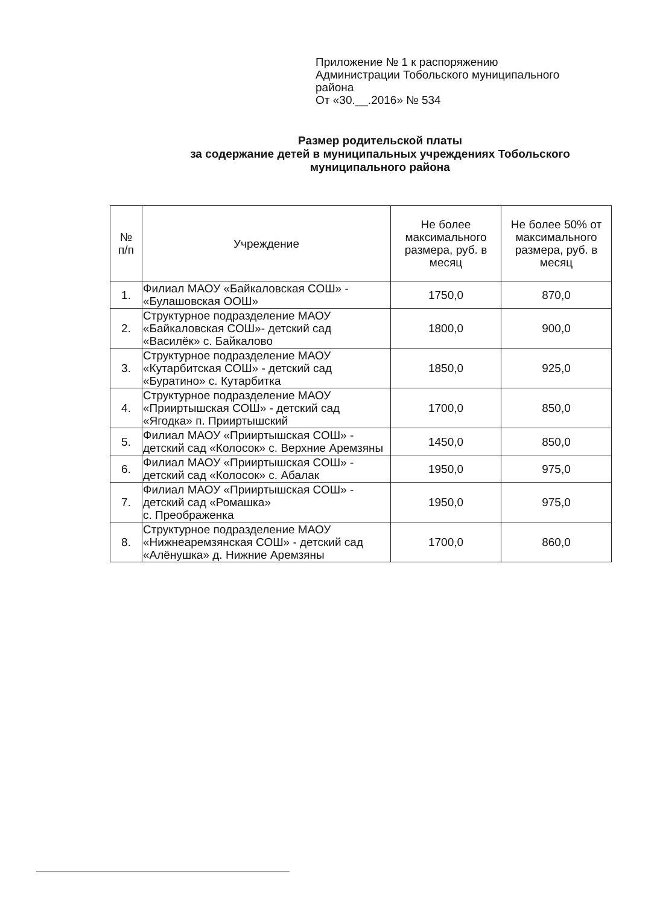Приложение № 1 к распоряжению
Администрации Тобольского муниципального района
От «30.__.2016» № 534
Размер родительской платы
за содержание детей в муниципальных учреждениях Тобольского муниципального района
| № п/п | Учреждение | Не более максимального размера, руб. в месяц | Не более 50% от максимального размера, руб. в месяц |
| --- | --- | --- | --- |
| 1. | Филиал МАОУ «Байкаловская СОШ» - «Булашовская ООШ» | 1750,0 | 870,0 |
| 2. | Структурное подразделение МАОУ «Байкаловская СОШ»- детский сад «Василёк» с. Байкалово | 1800,0 | 900,0 |
| 3. | Структурное подразделение МАОУ «Кутарбитская СОШ» - детский сад «Буратино» с. Кутарбитка | 1850,0 | 925,0 |
| 4. | Структурное подразделение МАОУ «Прииртышская СОШ» - детский сад «Ягодка» п. Прииртышский | 1700,0 | 850,0 |
| 5. | Филиал МАОУ «Прииртышская СОШ» - детский сад «Колосок» с. Верхние Аремзяны | 1450,0 | 850,0 |
| 6. | Филиал МАОУ «Прииртышская СОШ» - детский сад «Колосок» с. Абалак | 1950,0 | 975,0 |
| 7. | Филиал МАОУ «Прииртышская СОШ» - детский сад «Ромашка» с. Преображенка | 1950,0 | 975,0 |
| 8. | Структурное подразделение МАОУ «Нижнеаремзянская СОШ» - детский сад «Алёнушка» д. Нижние Аремзяны | 1700,0 | 860,0 |